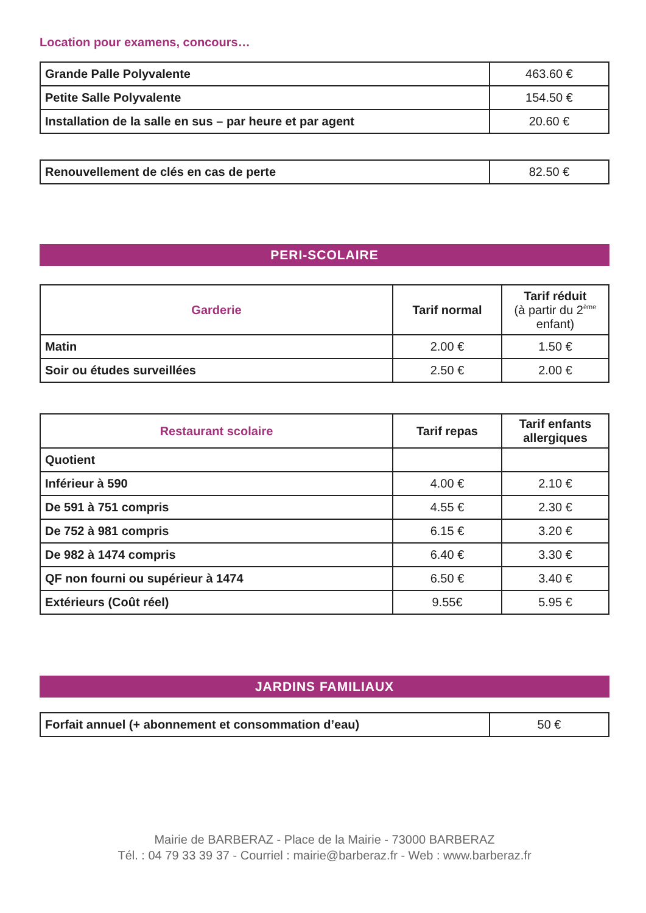Location pour examens, concours…
| Grande Palle Polyvalente | 463.60 € |
| Petite Salle Polyvalente | 154.50 € |
| Installation de la salle en sus – par heure et par agent | 20.60 € |
| Renouvellement de clés en cas de perte | 82.50 € |
PERI-SCOLAIRE
| Garderie | Tarif normal | Tarif réduit (à partir du 2<sup>ème</sup> enfant) |
| --- | --- | --- |
| Matin | 2.00 € | 1.50 € |
| Soir ou études surveillées | 2.50 € | 2.00 € |
| Restaurant scolaire | Tarif repas | Tarif enfants allergiques |
| --- | --- | --- |
| Quotient | | |
| Inférieur à 590 | 4.00 € | 2.10 € |
| De 591 à 751 compris | 4.55 € | 2.30 € |
| De 752 à 981 compris | 6.15 € | 3.20 € |
| De 982 à 1474 compris | 6.40 € | 3.30 € |
| QF non fourni ou supérieur à 1474 | 6.50 € | 3.40 € |
| Extérieurs (Coût réel) | 9.55€ | 5.95 € |
JARDINS FAMILIAUX
| Forfait annuel (+ abonnement et consommation d’eau) | 50 € |
Mairie de BARBERAZ - Place de la Mairie - 73000 BARBERAZ
Tél. : 04 79 33 39 37 - Courriel : mairie@barberaz.fr - Web : www.barberaz.fr